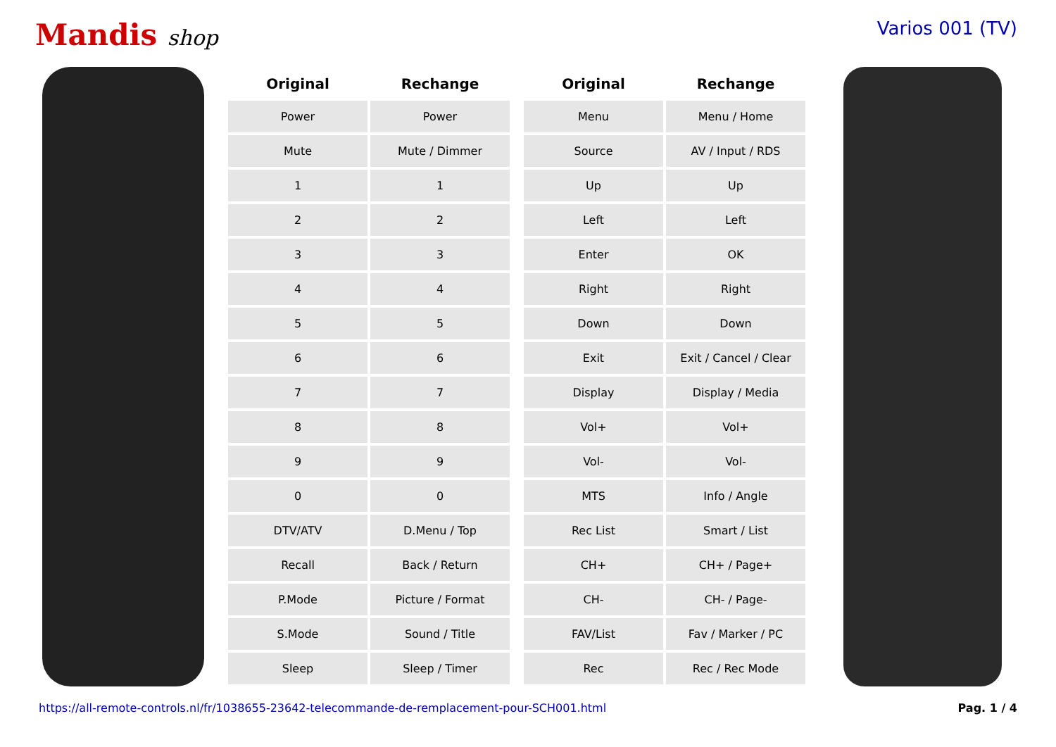Mandis shop
Varios 001 (TV)
| Original | Rechange |
| --- | --- |
| Power | Power |
| Mute | Mute / Dimmer |
| 1 | 1 |
| 2 | 2 |
| 3 | 3 |
| 4 | 4 |
| 5 | 5 |
| 6 | 6 |
| 7 | 7 |
| 8 | 8 |
| 9 | 9 |
| 0 | 0 |
| DTV/ATV | D.Menu / Top |
| Recall | Back / Return |
| P.Mode | Picture / Format |
| S.Mode | Sound / Title |
| Sleep | Sleep / Timer |
| Original | Rechange |
| --- | --- |
| Menu | Menu / Home |
| Source | AV / Input / RDS |
| Up | Up |
| Left | Left |
| Enter | OK |
| Right | Right |
| Down | Down |
| Exit | Exit / Cancel / Clear |
| Display | Display / Media |
| Vol+ | Vol+ |
| Vol- | Vol- |
| MTS | Info / Angle |
| Rec List | Smart / List |
| CH+ | CH+ / Page+ |
| CH- | CH- / Page- |
| FAV/List | Fav / Marker / PC |
| Rec | Rec / Rec Mode |
https://all-remote-controls.nl/fr/1038655-23642-telecommande-de-remplacement-pour-SCH001.html Pag. 1 / 4